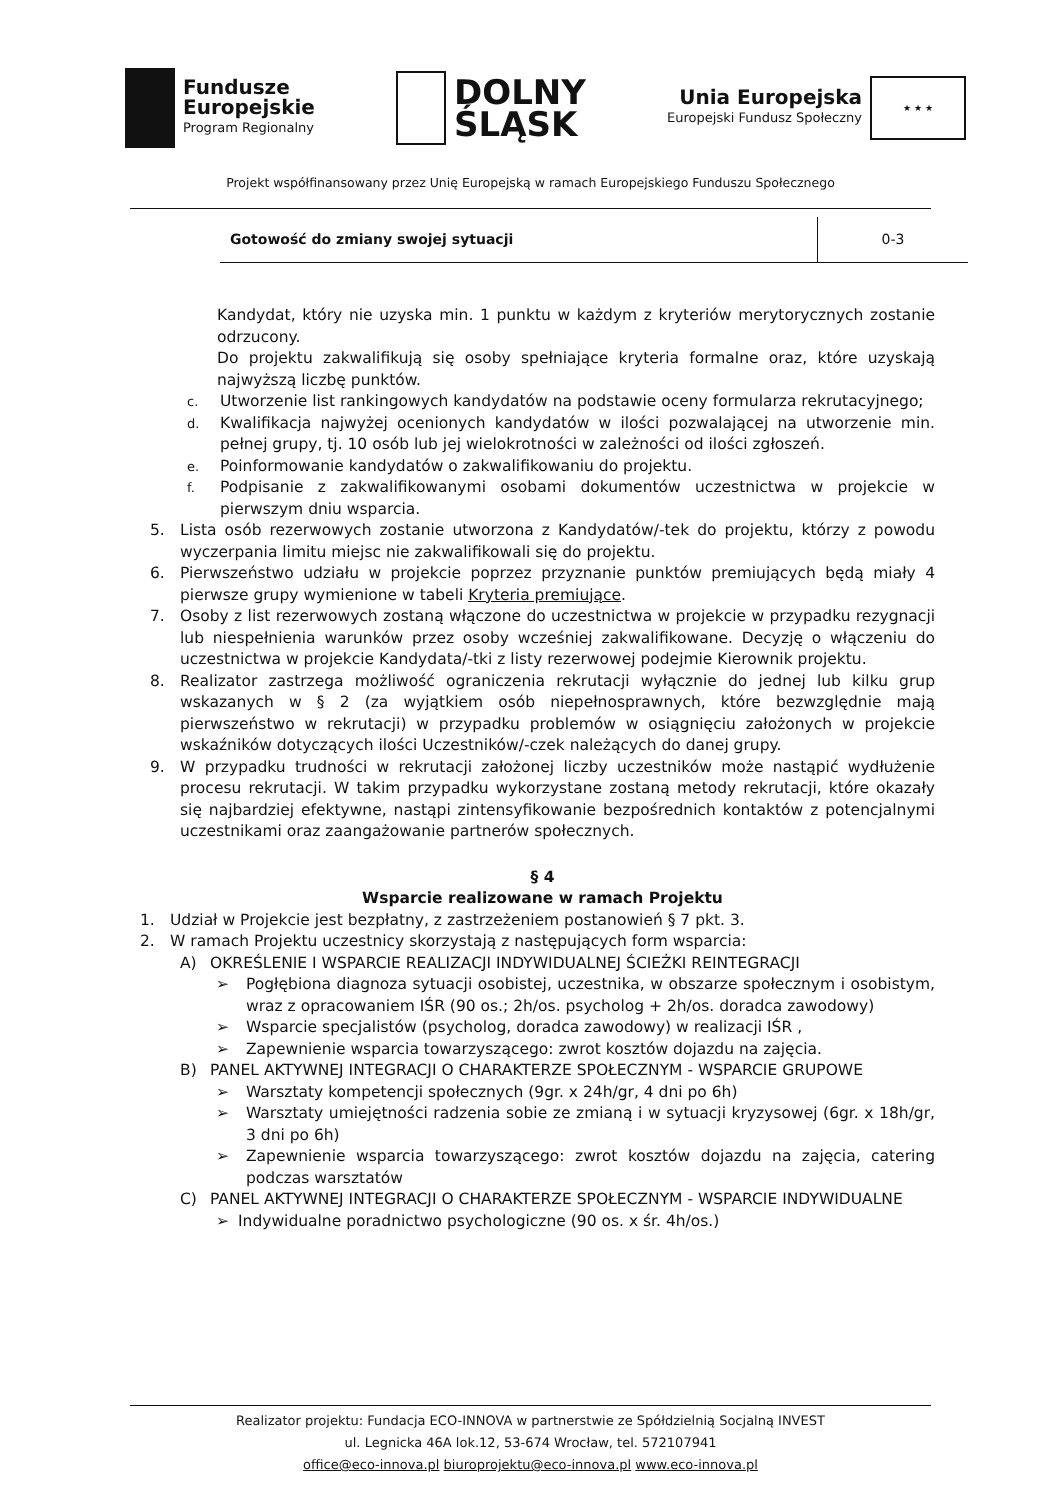Fundusze
Europejskie
Program Regionalny
DOLNY
ŚLĄSK
Unia Europejska
Europejski Fundusz Społeczny
★ ★ ★
Projekt współfinansowany przez Unię Europejską w ramach Europejskiego Funduszu Społecznego
| Gotowość do zmiany swojej sytuacji | 0-3 |
Kandydat, który nie uzyska min. 1 punktu w każdym z kryteriów merytorycznych zostanie odrzucony.
Do projektu zakwalifikują się osoby spełniające kryteria formalne oraz, które uzyskają najwyższą liczbę punktów.
c.
Utworzenie list rankingowych kandydatów na podstawie oceny formularza rekrutacyjnego;
d.
Kwalifikacja najwyżej ocenionych kandydatów w ilości pozwalającej na utworzenie min. pełnej grupy, tj. 10 osób lub jej wielokrotności w zależności od ilości zgłoszeń.
e.
Poinformowanie kandydatów o zakwalifikowaniu do projektu.
f.
Podpisanie z zakwalifikowanymi osobami dokumentów uczestnictwa w projekcie w pierwszym dniu wsparcia.
5. Lista osób rezerwowych zostanie utworzona z Kandydatów/-tek do projektu, którzy z powodu wyczerpania limitu miejsc nie zakwalifikowali się do projektu.
6. Pierwszeństwo udziału w projekcie poprzez przyznanie punktów premiujących będą miały 4 pierwsze grupy wymienione w tabeli Kryteria premiujące.
7. Osoby z list rezerwowych zostaną włączone do uczestnictwa w projekcie w przypadku rezygnacji lub niespełnienia warunków przez osoby wcześniej zakwalifikowane. Decyzję o włączeniu do uczestnictwa w projekcie Kandydata/-tki z listy rezerwowej podejmie Kierownik projektu.
8. Realizator zastrzega możliwość ograniczenia rekrutacji wyłącznie do jednej lub kilku grup wskazanych w § 2 (za wyjątkiem osób niepełnosprawnych, które bezwzględnie mają pierwszeństwo w rekrutacji) w przypadku problemów w osiągnięciu założonych w projekcie wskaźników dotyczących ilości Uczestników/-czek należących do danej grupy.
9. W przypadku trudności w rekrutacji założonej liczby uczestników może nastąpić wydłużenie procesu rekrutacji. W takim przypadku wykorzystane zostaną metody rekrutacji, które okazały się najbardziej efektywne, nastąpi zintensyfikowanie bezpośrednich kontaktów z potencjalnymi uczestnikami oraz zaangażowanie partnerów społecznych.
§ 4
Wsparcie realizowane w ramach Projektu
1. Udział w Projekcie jest bezpłatny, z zastrzeżeniem postanowień § 7 pkt. 3.
2. W ramach Projektu uczestnicy skorzystają z następujących form wsparcia:
A) OKREŚLENIE I WSPARCIE REALIZACJI INDYWIDUALNEJ ŚCIEŻKI REINTEGRACJI
➢ Pogłębiona diagnoza sytuacji osobistej, uczestnika, w obszarze społecznym i osobistym, wraz z opracowaniem IŚR (90 os.; 2h/os. psycholog + 2h/os. doradca zawodowy)
➢ Wsparcie specjalistów (psycholog, doradca zawodowy) w realizacji IŚR ,
➢ Zapewnienie wsparcia towarzyszącego: zwrot kosztów dojazdu na zajęcia.
B) PANEL AKTYWNEJ INTEGRACJI O CHARAKTERZE SPOŁECZNYM - WSPARCIE GRUPOWE
➢ Warsztaty kompetencji społecznych (9gr. x 24h/gr, 4 dni po 6h)
➢ Warsztaty umiejętności radzenia sobie ze zmianą i w sytuacji kryzysowej (6gr. x 18h/gr, 3 dni po 6h)
➢ Zapewnienie wsparcia towarzyszącego: zwrot kosztów dojazdu na zajęcia, catering podczas warsztatów
C) PANEL AKTYWNEJ INTEGRACJI O CHARAKTERZE SPOŁECZNYM - WSPARCIE INDYWIDUALNE
➢ Indywidualne poradnictwo psychologiczne (90 os. x śr. 4h/os.)
Realizator projektu: Fundacja ECO-INNOVA w partnerstwie ze Spółdzielnią Socjalną INVEST
ul. Legnicka 46A lok.12, 53-674 Wrocław, tel. 572107941
office@eco-innova.pl biuroprojektu@eco-innova.pl www.eco-innova.pl